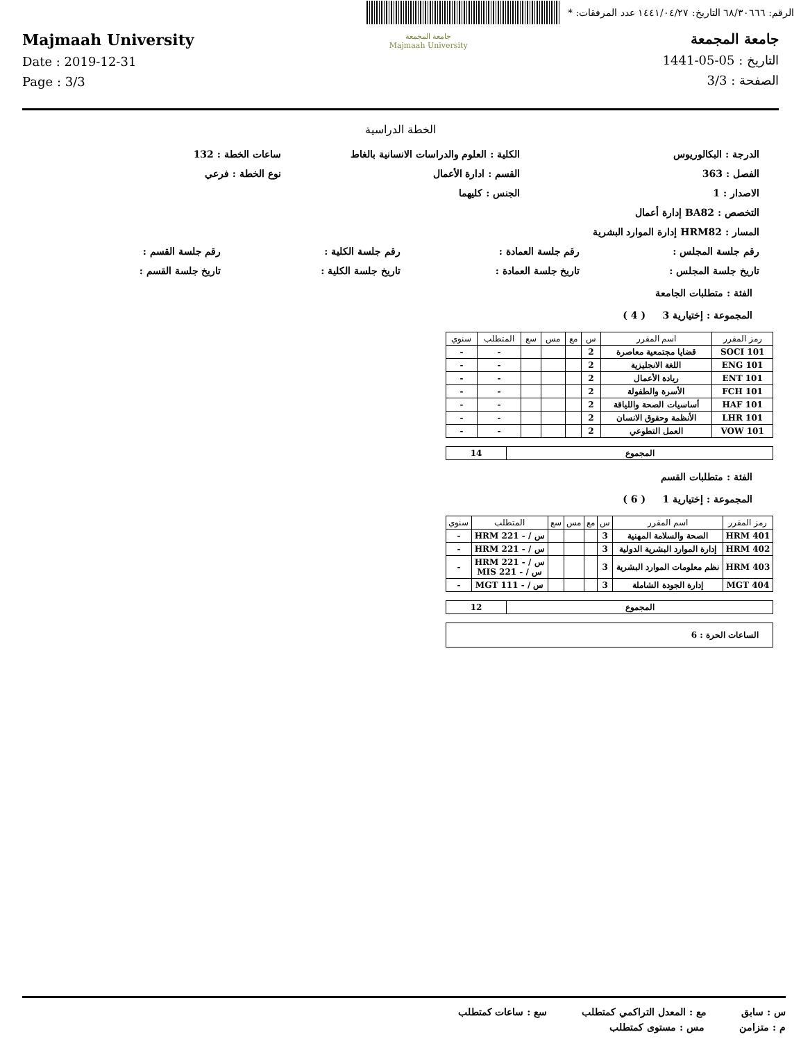الرقم: ٦٨/٣٠٦٦٦ التاريخ: ١٤٤١/٠٤/٢٧ عدد المرفقات: *
Majmaah University
Date : 2019-12-31
Page : 3/3
جامعة المجمعة
Majmaah University
جامعة المجمعة
التاريخ : 05-05-1441
الصفحة : 3/3
الخطة الدراسية
الدرجة : البكالوريوس الكلية : العلوم والدراسات الانسانية بالغاط ساعات الخطة : 132
الفصل : 363 القسم : ادارة الأعمال نوع الخطة : فرعي
الاصدار : 1 الجنس : كليهما
التخصص : BA82 إدارة أعمال
المسار : HRM82 إدارة الموارد البشرية
رقم جلسة المجلس : رقم جلسة العمادة : رقم جلسة الكلية : رقم جلسة القسم :
تاريخ جلسة المجلس : تاريخ جلسة العمادة : تاريخ جلسة الكلية : تاريخ جلسة القسم :
الفئة : متطلبات الجامعة
المجموعة : إختيارية 3 ( 4 )
| رمز المقرر | اسم المقرر | س | مع | مس | سع | المتطلب | سنوي |
| --- | --- | --- | --- | --- | --- | --- | --- |
| 101 SOCI | قضايا مجتمعية معاصرة | 2 | | | | - | - |
| ENG 101 | اللغة الانجليزية | 2 | | | | - | - |
| ENT 101 | ريادة الأعمال | 2 | | | | - | - |
| FCH 101 | الأسرة والطفولة | 2 | | | | - | - |
| HAF 101 | أساسيات الصحة واللياقة | 2 | | | | - | - |
| LHR 101 | الأنظمة وحقوق الانسان | 2 | | | | - | - |
| VOW 101 | العمل التطوعي | 2 | | | | - | - |
| المجموع | 14 |
الفئة : متطلبات القسم
المجموعة : إختيارية 1 ( 6 )
| رمز المقرر | اسم المقرر | س | مع | مس | سع | المتطلب | سنوي |
| --- | --- | --- | --- | --- | --- | --- | --- |
| 401 HRM | الصحة والسلامة المهنية | 3 | | | | س / - 221 HRM | - |
| 402 HRM | إدارة الموارد البشرية الدولية | 3 | | | | س / - 221 HRM | - |
| 403 HRM | نظم معلومات الموارد البشرية | 3 | | | | س / - 221 HRM س / - 221 MIS | - |
| 404 MGT | إدارة الجودة الشاملة | 3 | | | | س / - 111 MGT | - |
| المجموع | 12 |
| الساعات الحرة : 6 |
س : سابق مع : المعدل التراكمي كمتطلب سع : ساعات كمتطلب
م : متزامن مس : مستوى كمتطلب